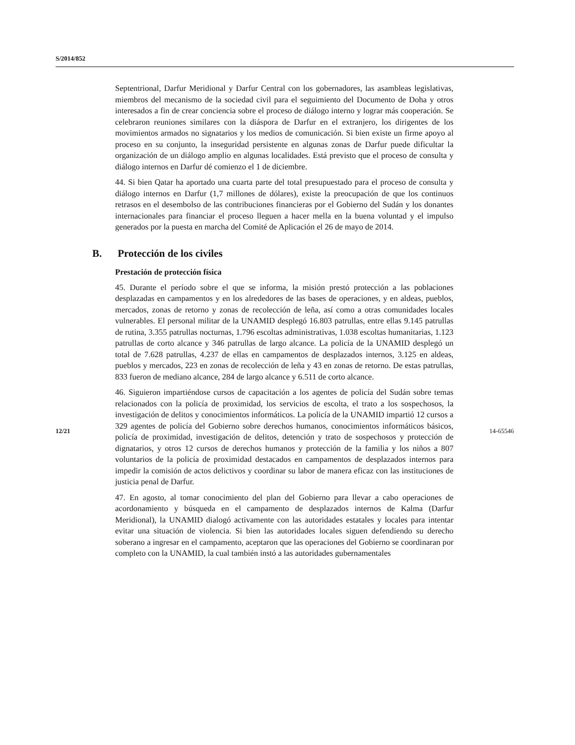S/2014/852
Septentrional, Darfur Meridional y Darfur Central con los gobernadores, las asambleas legislativas, miembros del mecanismo de la sociedad civil para el seguimiento del Documento de Doha y otros interesados a fin de crear conciencia sobre el proceso de diálogo interno y lograr más cooperación. Se celebraron reuniones similares con la diáspora de Darfur en el extranjero, los dirigentes de los movimientos armados no signatarios y los medios de comunicación. Si bien existe un firme apoyo al proceso en su conjunto, la inseguridad persistente en algunas zonas de Darfur puede dificultar la organización de un diálogo amplio en algunas localidades. Está previsto que el proceso de consulta y diálogo internos en Darfur dé comienzo el 1 de diciembre.
44. Si bien Qatar ha aportado una cuarta parte del total presupuestado para el proceso de consulta y diálogo internos en Darfur (1,7 millones de dólares), existe la preocupación de que los continuos retrasos en el desembolso de las contribuciones financieras por el Gobierno del Sudán y los donantes internacionales para financiar el proceso lleguen a hacer mella en la buena voluntad y el impulso generados por la puesta en marcha del Comité de Aplicación el 26 de mayo de 2014.
B. Protección de los civiles
Prestación de protección física
45. Durante el período sobre el que se informa, la misión prestó protección a las poblaciones desplazadas en campamentos y en los alrededores de las bases de operaciones, y en aldeas, pueblos, mercados, zonas de retorno y zonas de recolección de leña, así como a otras comunidades locales vulnerables. El personal militar de la UNAMID desplegó 16.803 patrullas, entre ellas 9.145 patrullas de rutina, 3.355 patrullas nocturnas, 1.796 escoltas administrativas, 1.038 escoltas humanitarias, 1.123 patrullas de corto alcance y 346 patrullas de largo alcance. La policía de la UNAMID desplegó un total de 7.628 patrullas, 4.237 de ellas en campamentos de desplazados internos, 3.125 en aldeas, pueblos y mercados, 223 en zonas de recolección de leña y 43 en zonas de retorno. De estas patrullas, 833 fueron de mediano alcance, 284 de largo alcance y 6.511 de corto alcance.
46. Siguieron impartiéndose cursos de capacitación a los agentes de policía del Sudán sobre temas relacionados con la policía de proximidad, los servicios de escolta, el trato a los sospechosos, la investigación de delitos y conocimientos informáticos. La policía de la UNAMID impartió 12 cursos a 329 agentes de policía del Gobierno sobre derechos humanos, conocimientos informáticos básicos, policía de proximidad, investigación de delitos, detención y trato de sospechosos y protección de dignatarios, y otros 12 cursos de derechos humanos y protección de la familia y los niños a 807 voluntarios de la policía de proximidad destacados en campamentos de desplazados internos para impedir la comisión de actos delictivos y coordinar su labor de manera eficaz con las instituciones de justicia penal de Darfur.
47. En agosto, al tomar conocimiento del plan del Gobierno para llevar a cabo operaciones de acordonamiento y búsqueda en el campamento de desplazados internos de Kalma (Darfur Meridional), la UNAMID dialogó activamente con las autoridades estatales y locales para intentar evitar una situación de violencia. Si bien las autoridades locales siguen defendiendo su derecho soberano a ingresar en el campamento, aceptaron que las operaciones del Gobierno se coordinaran por completo con la UNAMID, la cual también instó a las autoridades gubernamentales
12/21 14-65546